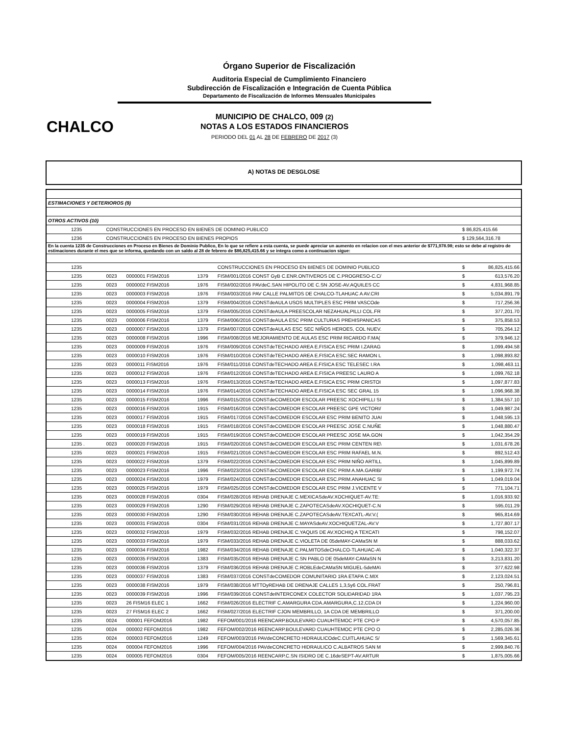Órgano Superior de Fiscalización
Auditoria Especial de Cumplimiento Financiero
Subdirección de Fiscalización e Integración de Cuenta Pública
Departamento de Fiscalización de Informes Mensuales Municipales
CHALCO
MUNICIPIO DE CHALCO, 009 (2)
NOTAS A LOS ESTADOS FINANCIEROS
PERIODO DEL 01 AL 28 DE FEBRERO DE 2017 (3)
A) NOTAS DE DESGLOSE
| ESTIMACIONES Y DETERIOROS (9) | | | | | | |
| OTROS ACTIVOS (10) | | | | | | |
| 1235 | CONSTRUCCIONES EN PROCESO EN BIENES DE DOMINIO PUBLICO | | | | $ 86,825,415.66 | |
| 1236 | CONSTRUCCIONES EN PROCESO EN BIENES PROPIOS | | | | $ 129,564,316.78 | |
| En la cuenta 1235 de Construcciones en Proceso en Bienes de Dominio Publico, En lo que se refiere a esta cuenta, se puede apreciar un aumento en relacion con el mes anterior de $771,978.98; esto se debe al registro de estimaciones durante el mes que se informa, quedando con un saldo al 28 de febrero de $86,825,415.66 y se integra como a continuacion sigue: | | | | | | |
| 1235 | | | | CONSTRUCCIONES EN PROCESO EN BIENES DE DOMINIO PUBLICO | $ | 86,825,415.66 |
| 1235 | 0023 | 0000001 FISM2016 | 1379 | FISM/001/2016 CONST GyB C.ENR.ONTIVEROS DE C.PROGRESO-C.C/ | $ | 613,576.20 |
| 1235 | 0023 | 0000002 FISM2016 | 1976 | FISM/002/2016 PAVdeC.SAN HIPOLITO DE C.SN JOSE-AV.AQUILES CC | $ | 4,831,968.85 |
| 1235 | 0023 | 0000003 FISM2016 | 1976 | FISM/003/2016 PAV CALLE PALMITOS DE CHALCO-TLAHUAC A AV.CRI | $ | 5,034,891.79 |
| 1235 | 0023 | 0000004 FISM2016 | 1379 | FISM/004/2016 CONSTdeAULA USOS MULTIPLES ESC PRIM VASCOde | $ | 717,256.36 |
| 1235 | 0023 | 0000005 FISM2016 | 1379 | FISM/005/2016 CONSTdeAULA PREESCOLAR NEZAHUALPILLI COL.FR | $ | 377,201.70 |
| 1235 | 0023 | 0000006 FISM2016 | 1379 | FISM/006/2016 CONSTdeAULA ESC PRIM CULTURAS PREHISPANICAS | $ | 375,858.53 |
| 1235 | 0023 | 0000007 FISM2016 | 1379 | FISM/007/2016 CONSTdeAULAS ESC SEC NIÑOS HEROES, COL NUEV. | $ | 705,264.12 |
| 1235 | 0023 | 0000008 FISM2016 | 1996 | FISM/008/2016 MEJORAMIENTO DE AULAS ESC PRIM RICARDO F.MA( | $ | 379,946.12 |
| 1235 | 0023 | 0000009 FISM2016 | 1976 | FISM/009/2016 CONSTdeTECHADO AREA E.FISICA ESC PRIM I.ZARAG | $ | 1,099,494.58 |
| 1235 | 0023 | 0000010 FISM2016 | 1976 | FISM/010/2016 CONSTdeTECHADO AREA E.FISICA ESC.SEC RAMON L | $ | 1,098,893.82 |
| 1235 | 0023 | 0000011 FISM2016 | 1976 | FISM/011/2016 CONSTdeTECHADO AREA E.FISICA ESC TELESEC I.RA | $ | 1,098,463.11 |
| 1235 | 0023 | 0000012 FISM2016 | 1976 | FISM/012/2016 CONSTdeTECHADO AREA E.FISICA PREESC LAURO A | $ | 1,099,762.18 |
| 1235 | 0023 | 0000013 FISM2016 | 1976 | FISM/013/2016 CONSTdeTECHADO AREA E.FISICA ESC PRIM CRISTOI | $ | 1,097,877.83 |
| 1235 | 0023 | 0000014 FISM2016 | 1976 | FISM/014/2016 CONSTdeTECHADO AREA E.FISICA ESC SEC GRAL 15 | $ | 1,096,968.38 |
| 1235 | 0023 | 0000015 FISM2016 | 1996 | FISM/015/2016 CONSTdeCOMEDOR ESCOLAR PREESC XOCHIPILLI SI | $ | 1,384,557.10 |
| 1235 | 0023 | 0000016 FISM2016 | 1915 | FISM/016/2016 CONSTdeCOMEDOR ESCOLAR PREESC GPE VICTORI/ | $ | 1,049,987.24 |
| 1235 | 0023 | 0000017 FISM2016 | 1915 | FISM/017/2016 CONSTdeCOMEDOR ESCOLAR ESC PRIM BENITO JUAI | $ | 1,048,595.13 |
| 1235 | 0023 | 0000018 FISM2016 | 1915 | FISM/018/2016 CONSTdeCOMEDOR ESCOLAR PREESC JOSE C.NUÑE | $ | 1,048,880.47 |
| 1235 | 0023 | 0000019 FISM2016 | 1915 | FISM/019/2016 CONSTdeCOMEDOR ESCOLAR PREESC JOSE MA.GON | $ | 1,042,354.29 |
| 1235 . | 0023 | 0000020 FISM2016 | 1915 | FISM/020/2016 CONSTdeCOMEDOR ESCOLAR ESC PRIM CENTEN RE\ | $ | 1,031,678.26 |
| 1235 | 0023 | 0000021 FISM2016 | 1915 | FISM/021/2016 CONSTdeCOMEDOR ESCOLAR ESC PRIM RAFAEL M.N. | $ | 892,512.43 |
| 1235 | 0023 | 0000022 FISM2016 | 1379 | FISM/022/2016 CONSTdeCOMEDOR ESCOLAR ESC PRIM NIÑO ARTILL | $ | 1,045,899.89 |
| 1235 | 0023 | 0000023 FISM2016 | 1996 | FISM/023/2016 CONSTdeCOMEDOR ESCOLAR ESC PRIM A.MA.GARIB/ | $ | 1,199,972.74 |
| 1235 | 0023 | 0000024 FISM2016 | 1979 | FISM/024/2016 CONSTdeCOMEDOR ESCOLAR ESC.PRIM.ANAHUAC SI | $ | 1,049,019.04 |
| 1235 | 0023 | 0000025 FISM2016 | 1979 | FISM/025/2016 CONSTdeCOMEDOR ESCOLAR ESC PRIM J.VICENTE V | $ | 771,104.71 |
| 1235 | 0023 | 0000028 FISM2016 | 0304 | FISM/028/2016 REHAB DRENAJE C.MEXICASdeAV.XOCHIQUET-AV.TE: | $ | 1,016,933.92 |
| 1235 | 0023 | 0000029 FISM2016 | 1290 | FISM/029/2016 REHAB DRENAJE C.ZAPOTECASdeAV.XOCHIQUET-C.N | $ | 595,011.29 |
| 1235 | 0023 | 0000030 FISM2016 | 1290 | FISM/030/2016 REHAB DRENAJE C.ZAPOTECASdeAV.TEXCATL-AV.V.( | $ | 965,814.69 |
| 1235 | 0023 | 0000031 FISM2016 | 0304 | FISM/031/2016 REHAB DRENAJE C.MAYASdeAV.XOCHIQUETZAL-AV.V | $ | 1,727,807.17 |
| 1235 | 0023 | 0000032 FISM2016 | 1979 | FISM/032/2016 REHAB DRENAJE C.YAQUIS DE AV.XOCHIQ A TEXCATI | $ | 798,152.07 |
| 1235 | 0023 | 0000033 FISM2016 | 1979 | FISM/033/2016 REHAB DRENAJE C.VIOLETA DE 05deMAY-CAMaSN M | $ | 888,033.62 |
| 1235 | 0023 | 0000034 FISM2016 | 1982 | FISM/034/2016 REHAB DRENAJE C.PALMITOSdeCHALCO-TLAHUAC-A\ | $ | 1,040,322.37 |
| 1235 | 0023 | 0000035 FISM2016 | 1383 | FISM/035/2016 REHAB DRENAJE C.SN PABLO DE 05deMAY-CAMaSN N | $ | 3,213,831.20 |
| 1235 | 0023 | 0000036 FISM2016 | 1379 | FISM/036/2016 REHAB DRENAJE C.ROBLEdeCAMaSN MIGUEL-5deMA\ | $ | 377,622.98 |
| 1235 | 0023 | 0000037 FISM2016 | 1383 | FISM/037/2016 CONSTdeCOMEDOR COMUNITARIO 1RA ETAPA C.MIX | $ | 2,123,024.51 |
| 1235 | 0023 | 0000038 FISM2016 | 1979 | FISM/038/2016 MTTOyREHAB DE DRENAJE CALLES 1,3,5y6 COL.FRAT | $ | 250,796.81 |
| 1235 | 0023 | 0000039 FISM2016 | 1996 | FISM/039/2016 CONSTdeINTERCONEX COLECTOR SOLIDARIDAD 1RA | $ | 1,037,795.23 |
| 1235 | 0023 | 26 FISM16 ELEC 1 | 1662 | FISM/026/2016 ELECTRIF C.AMARGURA CDA.AMARGURA,C.12,CDA DI | $ | 1,224,960.00 |
| 1235 | 0023 | 27 FISM16 ELEC 2 | 1662 | FISM/027/2016 ELECTRIF CJON MEMBRILLO, 1A CDA DE MEMBRILLO | $ | 371,200.00 |
| 1235 | 0024 | 000001 FEFOM2016 | 1982 | FEFOM/001/2016 REENCARP.BOULEVARD CUAUHTEMOC PTE CPO P | $ | 4,570,057.85 |
| 1235 | 0024 | 000002 FEFOM2016 | 1982 | FEFOM/002/2016 REENCARP.BOULEVARD CUAUHTEMOC PTE CPO O | $ | 2,285,026.36 |
| 1235 | 0024 | 000003 FEFOM2016 | 1249 | FEFOM/003/2016 PAVdeCONCRETO HIDRAULICOdeC.CUITLAHUAC S/ | $ | 1,569,345.61 |
| 1235 | 0024 | 000004 FEFOM2016 | 1996 | FEFOM/004/2016 PAVdeCONCRETO HIDRAULICO C.ALBATROS SAN M | $ | 2,999,840.76 |
| 1235 | 0024 | 000005 FEFOM2016 | 0304 | FEFOM/005/2016 REENCARP.C.SN ISIDRO DE C.16deSEPT-AV.ARTUR | $ | 1,875,005.66 |